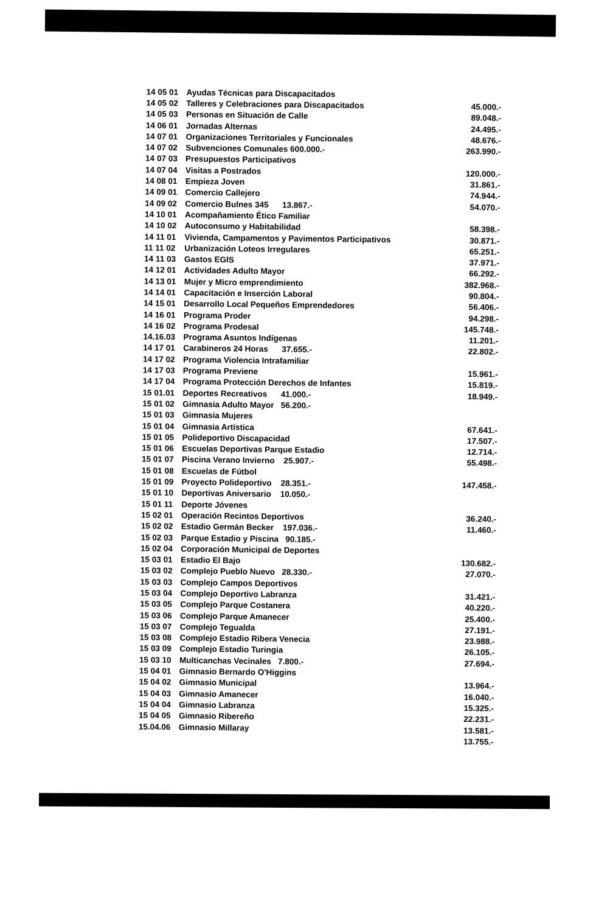| 14 05 01 | Ayudas Técnicas para Discapacitados | |
| 14 05 02 | Talleres y Celebraciones para Discapacitados | 45.000.- |
| 14 05 03 | Personas en Situación de Calle | 89.048.- |
| 14 06 01 | Jornadas Alternas | 24.495.- |
| 14 07 01 | Organizaciones Territoriales y Funcionales | 48.676.- |
| 14 07 02 | Subvenciones Comunales 600.000.- | 263.990.- |
| 14 07 03 | Presupuestos Participativos | |
| 14 07 04 | Visitas a Postrados | 120.000.- |
| 14 08 01 | Empieza Joven | 31.861.- |
| 14 09 01 | Comercio Callejero | 74.944.- |
| 14 09 02 | Comercio Bulnes 345 13.867.- | 54.070.- |
| 14 10 01 | Acompañamiento Ético Familiar | |
| 14 10 02 | Autoconsumo y Habitabilidad | 58.398.- |
| 14 11 01 | Vivienda, Campamentos y Pavimentos Participativos | 30.871.- |
| 11 11 02 | Urbanización Loteos Irregulares | 65.251.- |
| 14 11 03 | Gastos EGIS | 37.971.- |
| 14 12 01 | Actividades Adulto Mayor | 66.292.- |
| 14 13 01 | Mujer y Micro emprendimiento | 382.968.- |
| 14 14 01 | Capacitación e Inserción Laboral | 90.804.- |
| 14 15 01 | Desarrollo Local Pequeños Emprendedores | 56.406.- |
| 14 16 01 | Programa Proder | 94.298.- |
| 14 16 02 | Programa Prodesal | 145.748.- |
| 14.16.03 | Programa Asuntos Indígenas | 11.201.- |
| 14 17 01 | Carabineros 24 Horas 37.655.- | 22.802.- |
| 14 17 02 | Programa Violencia Intrafamiliar | |
| 14 17 03 | Programa Previene | 15.961.- |
| 14 17 04 | Programa Protección Derechos de Infantes | 15.819.- |
| 15 01.01 | Deportes Recreativos 41.000.- | 18.949.- |
| 15 01 02 | Gimnasia Adulto Mayor 56.200.- | |
| 15 01 03 | Gimnasia Mujeres | |
| 15 01 04 | Gimnasia Artística | 67.641.- |
| 15 01 05 | Polideportivo Discapacidad | 17.507.- |
| 15 01 06 | Escuelas Deportivas Parque Estadio | 12.714.- |
| 15 01 07 | Piscina Verano Invierno 25.907.- | 55.498.- |
| 15 01 08 | Escuelas de Fútbol | |
| 15 01 09 | Proyecto Polideportivo 28.351.- | 147.458.- |
| 15 01 10 | Deportivas Aniversario 10.050.- | |
| 15 01 11 | Deporte Jóvenes | |
| 15 02 01 | Operación Recintos Deportivos | 36.240.- |
| 15 02 02 | Estadio Germán Becker 197.036.- | 11.460.- |
| 15 02 03 | Parque Estadio y Piscina 90.185.- | |
| 15 02 04 | Corporación Municipal de Deportes | |
| 15 03 01 | Estadio El Bajo | 130.682.- |
| 15 03 02 | Complejo Pueblo Nuevo 28.330.- | 27.070.- |
| 15 03 03 | Complejo Campos Deportivos | |
| 15 03 04 | Complejo Deportivo Labranza | 31.421.- |
| 15 03 05 | Complejo Parque Costanera | 40.220.- |
| 15 03 06 | Complejo Parque Amanecer | 25.400.- |
| 15 03 07 | Complejo Tegualda | 27.191.- |
| 15 03 08 | Complejo Estadio Ribera Venecia | 23.988.- |
| 15 03 09 | Complejo Estadio Turingia | 26.105.- |
| 15 03 10 | Multicanchas Vecinales 7.800.- | 27.694.- |
| 15 04 01 | Gimnasio Bernardo O'Higgins | |
| 15 04 02 | Gimnasio Municipal | 13.964.- |
| 15 04 03 | Gimnasio Amanecer | 16.040.- |
| 15 04 04 | Gimnasio Labranza | 15.325.- |
| 15 04 05 | Gimnasio Ribereño | 22.231.- |
| 15.04.06 | Gimnasio Millaray | 13.581.- |
| | | 13.755.- |